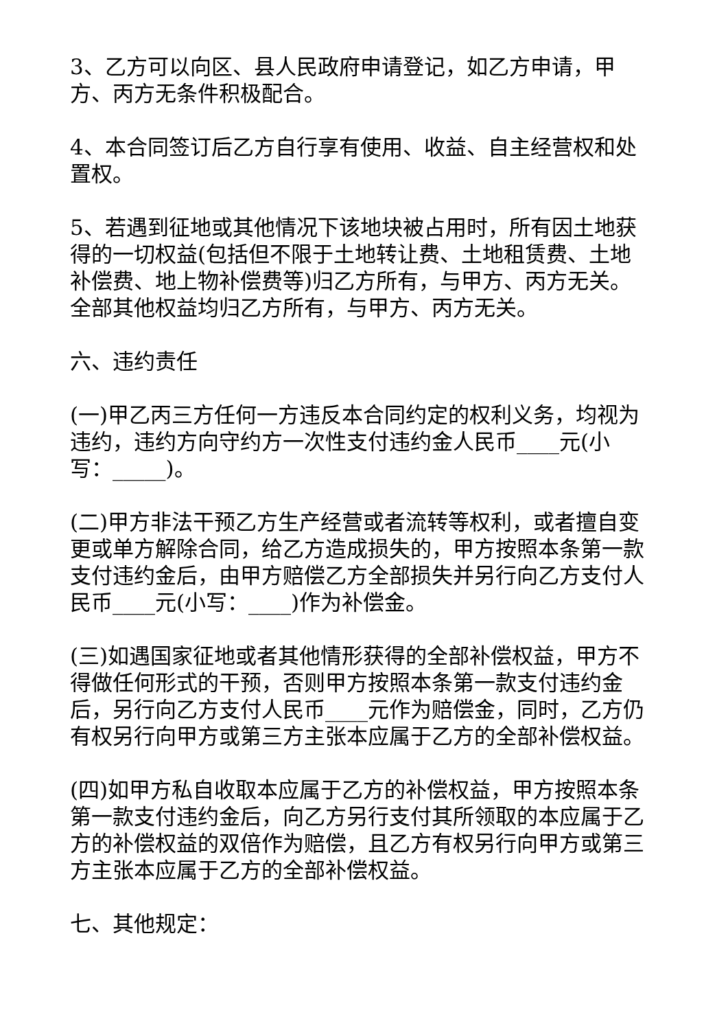3、乙方可以向区、县人民政府申请登记，如乙方申请，甲方、丙方无条件积极配合。
4、本合同签订后乙方自行享有使用、收益、自主经营权和处置权。
5、若遇到征地或其他情况下该地块被占用时，所有因土地获得的一切权益(包括但不限于土地转让费、土地租赁费、土地补偿费、地上物补偿费等)归乙方所有，与甲方、丙方无关。全部其他权益均归乙方所有，与甲方、丙方无关。
六、违约责任
(一)甲乙丙三方任何一方违反本合同约定的权利义务，均视为违约，违约方向守约方一次性支付违约金人民币____元(小写：_____)。
(二)甲方非法干预乙方生产经营或者流转等权利，或者擅自变更或单方解除合同，给乙方造成损失的，甲方按照本条第一款支付违约金后，由甲方赔偿乙方全部损失并另行向乙方支付人民币____元(小写：____)作为补偿金。
(三)如遇国家征地或者其他情形获得的全部补偿权益，甲方不得做任何形式的干预，否则甲方按照本条第一款支付违约金后，另行向乙方支付人民币____元作为赔偿金，同时，乙方仍有权另行向甲方或第三方主张本应属于乙方的全部补偿权益。
(四)如甲方私自收取本应属于乙方的补偿权益，甲方按照本条第一款支付违约金后，向乙方另行支付其所领取的本应属于乙方的补偿权益的双倍作为赔偿，且乙方有权另行向甲方或第三方主张本应属于乙方的全部补偿权益。
七、其他规定：